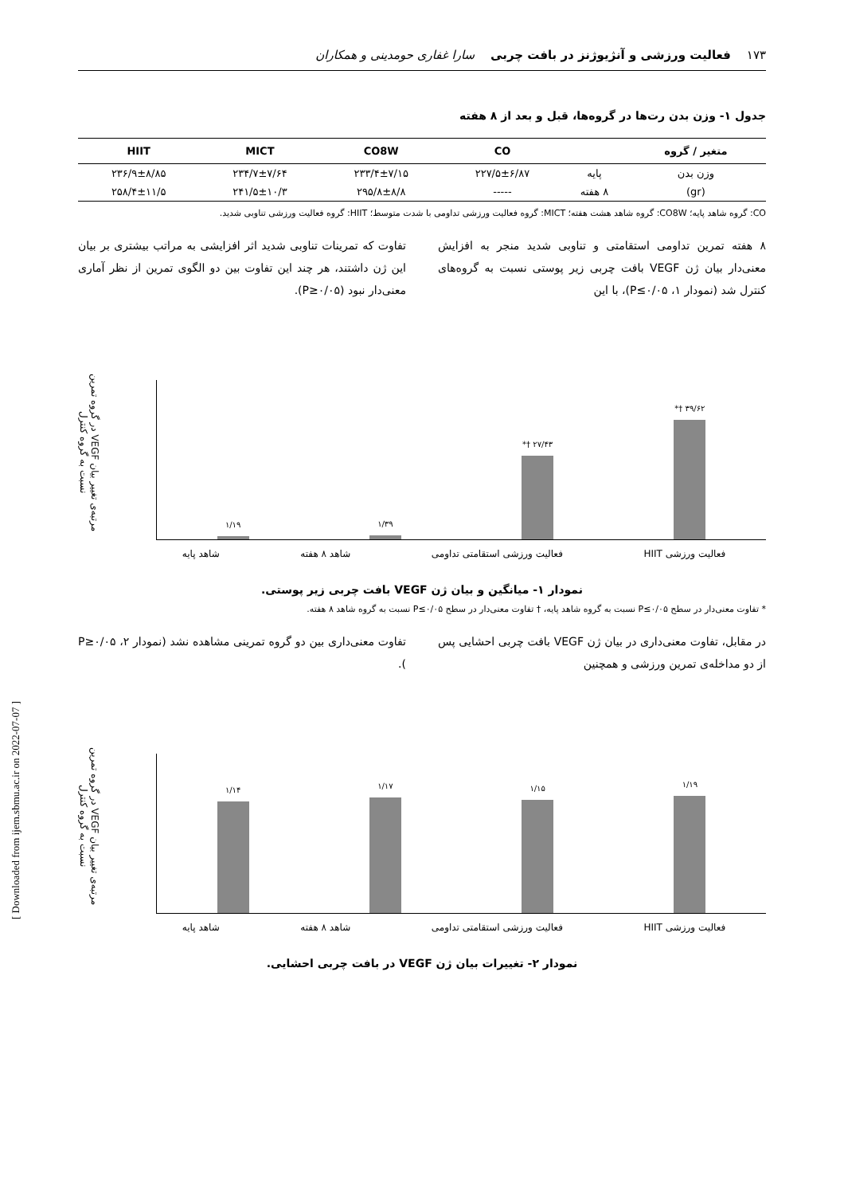[ Downloaded from ijem.sbmu.ac.ir on 2022-07-07 ]
۱۷۳ فعالیت ورزشی و آنژیوژنز در بافت چربی سارا غفاری حومدینی و همکاران
جدول ۱- وزن بدن رت‌ها در گروه‌ها، قبل و بعد از ۸ هفته
| متغیر / گروه | | CO | CO8W | MICT | HIIT |
| --- | --- | --- | --- | --- | --- |
| وزن بدن | پایه | ۲۲۷/۵±۶/۸۷ | ۲۳۳/۴±۷/۱۵ | ۲۳۴/۷±۷/۶۴ | ۲۳۶/۹±۸/۸۵ |
| (gr) | ۸ هفته | ----- | ۲۹۵/۸±۸/۸ | ۲۴۱/۵±۱۰/۳ | ۲۵۸/۴±۱۱/۵ |
CO: گروه شاهد پایه؛ CO8W: گروه شاهد هشت هفته؛ MICT: گروه فعالیت ورزشی تداومی با شدت متوسط؛ HIIT: گروه فعالیت ورزشی تناوبی شدید.
۸ هفته تمرین تداومی استقامتی و تناوبی شدید منجر به افزایش معنی‌دار بیان ژن VEGF بافت چربی زیر پوستی نسبت به گروه‌های کنترل شد (نمودار ۱، P≤۰/۰۵)، با این
تفاوت که تمرینات تناوبی شدید اثر افزایشی به مراتب بیشتری بر بیان این ژن داشتند، هر چند این تفاوت بین دو الگوی تمرین از نظر آماری معنی‌دار نبود (P≥۰/۰۵).
۱/۱۹
۱/۳۹
*† ۲۷/۴۳
*† ۳۹/۶۲
مرتبه‌ی تغییر بیان VEGF در گروه تمرین نسبت به گروه کنترل
فعالیت ورزشی HIIT فعالیت ورزشی استقامتی تداومی شاهد ۸ هفته شاهد پایه
نمودار ۱- میانگین و بیان ژن VEGF بافت چربی زیر پوستی.
* تفاوت معنی‌دار در سطح P≤۰/۰۵ نسبت به گروه شاهد پایه، † تفاوت معنی‌دار در سطح P≤۰/۰۵ نسبت به گروه شاهد ۸ هفته.
در مقابل، تفاوت معنی‌داری در بیان ژن VEGF بافت چربی احشایی پس از دو مداخله‌ی تمرین ورزشی و همچنین
تفاوت معنی‌داری بین دو گروه تمرینی مشاهده نشد (نمودار ۲، P≥۰/۰۵ ).
۱/۱۴
۱/۱۷
۱/۱۵
۱/۱۹
مرتبه‌ی تغییر بیان VEGF در گروه تمرین نسبت به گروه کنترل
فعالیت ورزشی HIIT فعالیت ورزشی استقامتی تداومی شاهد ۸ هفته شاهد پایه
نمودار ۲- تغییرات بیان ژن VEGF در بافت چربی احشایی.